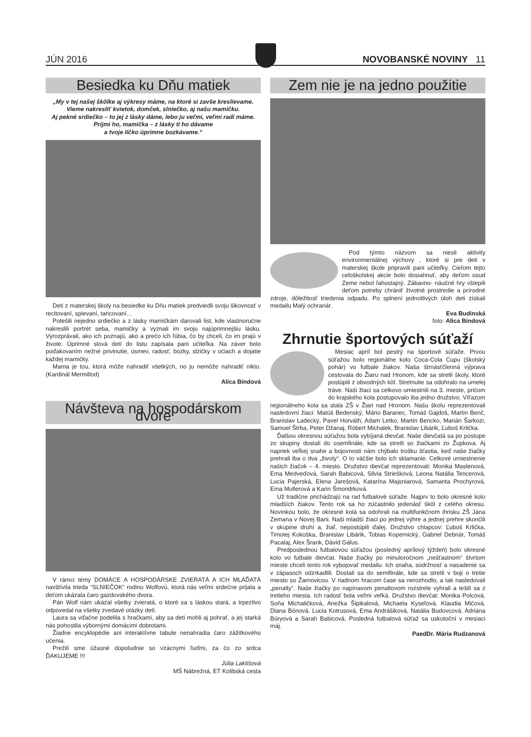JÚN 2016 NOVOBANSKÉ NOVINY 11
Besiedka ku Dňu matiek
„My v tej našej škôlke aj výkresy máme, na ktoré si zavše kreslievame.
Vieme nakresliť kvietok, domček, slniečko, aj našu mamičku.
Aj pekné srdiečko – to jej z lásky dáme, lebo ju veľmi, veľmi radi máme.
Prijmi ho, mamička – z lásky ti ho dávame
a tvoje líčko úprimne bozkávame.“
Deti z materskej školy na besiedke ku Dňu matiek predviedli svoju šikovnosť v recitovaní, spievaní, tancovaní...
Potešili nejedno srdiečko a z lásky mamičkám darovali list, kde vlastnoručne nakreslili portrét seba, mamičky a vyznali im svoju najúprimnejšiu lásku. Vyrozprávali, ako ich poznajú, ako a prečo ich ľúbia, čo by chceli, čo im prajú v živote. Úprimné slová detí do listu zapísala pani učiteľka. Na záver bolo poďakovaním nežné privinutie, úsmev, radosť, bozky, slzičky v očiach a dojatie každej mamičky.
Mama je tou, ktorá môže nahradiť všetkých, no ju nemôže nahradiť nikto. (Kardinál Mermillod)
Alica Bindová
Návšteva na hospodárskom dvore
V rámci témy DOMÁCE A HOSPODÁRSKE ZVIERATÁ A ICH MLÁĎATÁ navštívila trieda “SLNIEČOK“ rodinu Wolfovú, ktorá nás veľmi srdečne prijala a deťom ukázala čaro gazdovského dvora.
Pán Wolf nám ukázal všetky zvieratá, o ktoré sa s láskou stará, a trpezlivo odpovedal na všetky zvedavé otázky detí.
Laura sa vďačne podelila s hračkami, aby sa deti mohli aj pohrať, a jej starká nás pohostila výbornými domácimi dobrotami.
Žiadne encyklopédie ani interaktívne tabule nenahradia čaro zážitkového učenia.
Prežili sme úžasné dopoludnie so vzácnymi ľuďmi, za čo zo srdca ĎAKUJEME !!!
Júlia Laktišová
MŠ Nábrežná, ET Kolibská cesta
Zem nie je na jedno použitie
Pod týmto názvom sa niesli aktivity environmentálnej výchovy , ktoré si pre deti v materskej škole pripravili pani učiteľky. Cieľom tejto celoškolskej akcie bolo dosiahnuť, aby deťom osud Zeme nebol ľahostajný. Zábavno- náučné hry vštepili deťom potreby chrániť životné prostredie a prírodné zdroje, dôležitosť triedenia odpadu. Po splnení jednotlivých úloh deti získali medailu Malý ochranár.
Eva Budinská
foto: Alica Bindová
Zhrnutie športových súťaží
Mesiac apríl bol pestrý na športové súťaže. Prvou súťažou bolo regionálne kolo Coca-Cola Cupu (školský pohár) vo futbale žiakov. Naša štrnásťčlenná výprava cestovala do Žiaru nad Hronom, kde sa stretli školy, ktoré postúpili z obvodných kôl. Stretnutie sa odohralo na umelej tráve. Naši žiaci sa celkovo umiestnili na 3. mieste, pričom do krajského kola postupovalo iba jedno družstvo. Víťazom regionálneho kola sa stala ZŠ v Žiari nad Hronom. Našu školu reprezentovali nasledovní žiaci: Matúš Bedenský, Mário Baranec, Tomáš Gajdoš, Martin Benč, Branislav Ladecký, Pavel Horváth, Adam Letko, Martin Bencko, Marián Šarkozi, Samuel Štrba, Peter Džanaj, Róbert Michalek, Branislav Libárik, Ľuboš Krlička.
Ďalšou okresnou súťažou bola vybíjaná dievčat. Naše dievčatá sa po postupe zo skupiny dostali do osemfinále, kde sa stretli so žiačkami zo Župkova. Aj napriek veľkej snahe a bojovnosti nám chýbalo trošku šťastia, keď naše žiačky prehrali iba o dva „životy“. O to väčšie bolo ich sklamanie. Celkové umiestnenie našich žiačok – 4. miesto. Družstvo dievčat reprezentovali: Monika Maslenová, Ema Medveďová, Sarah Babicová, Silvia Striešková, Leona Natália Tencerová, Lucia Pajerská, Elena Jarešová, Katarína Majsniarová, Samanta Prochyrová, Ema Mullerová a Karin Šmondrková.
Už tradične prichádzajú na rad futbalové súťaže. Najprv to bolo okresné kolo mladších žiakov. Tento rok sa ho zúčastnilo jedenásť škôl z celého okresu. Novinkou bolo, že okresné kolá sa odohrali na multifunkčnom ihrisku ZŠ Jána Zemana v Novej Bani. Naši mladší žiaci po jednej výhre a jednej prehre skončili v skupine druhí a, žiaľ, nepostúpili ďalej. Družstvo chlapcov: Ľuboš Krlička, Timotej Kokoška, Branislav Libárik, Tobias Kopernický, Gabriel Debnár, Tomáš Pacalaj, Alex Šrank, Dávid Gálus.
Predposlednou futbalovou súťažou (posledný aprílový týždeň) bolo okresné kolo vo futbale dievčat. Naše žiačky po minuloročnom „nešťastnom“ štvrtom mieste chceli tento rok vybojovať medailu. Ich snaha, súdržnosť a nasadenie sa v zápasoch odzrkadlili. Dostali sa do semifinále, kde sa stretli v boji o tretie miesto so Žarnovicou. V riadnom hracom čase sa nerozhodlo, a tak nasledovali „penalty“. Naše žiačky po napínavom penaltovom rozstrele vyhrali a tešili sa z tretieho miesta. Ich radosť bola veľmi veľká. Družstvo dievčat: Monika Polcová, Soňa Michaličková, Anežka Šipikalová, Michaela Kyseľová, Klaudia Mičová, Diana Bónová. Lucia Kotrusová, Ema Andrášiková, Natália Budovcová, Adriána Búryová a Sarah Babicová. Posledná futbalová súťaž sa uskutoční v mesiaci máj.
PaedDr. Mária Rudzanová